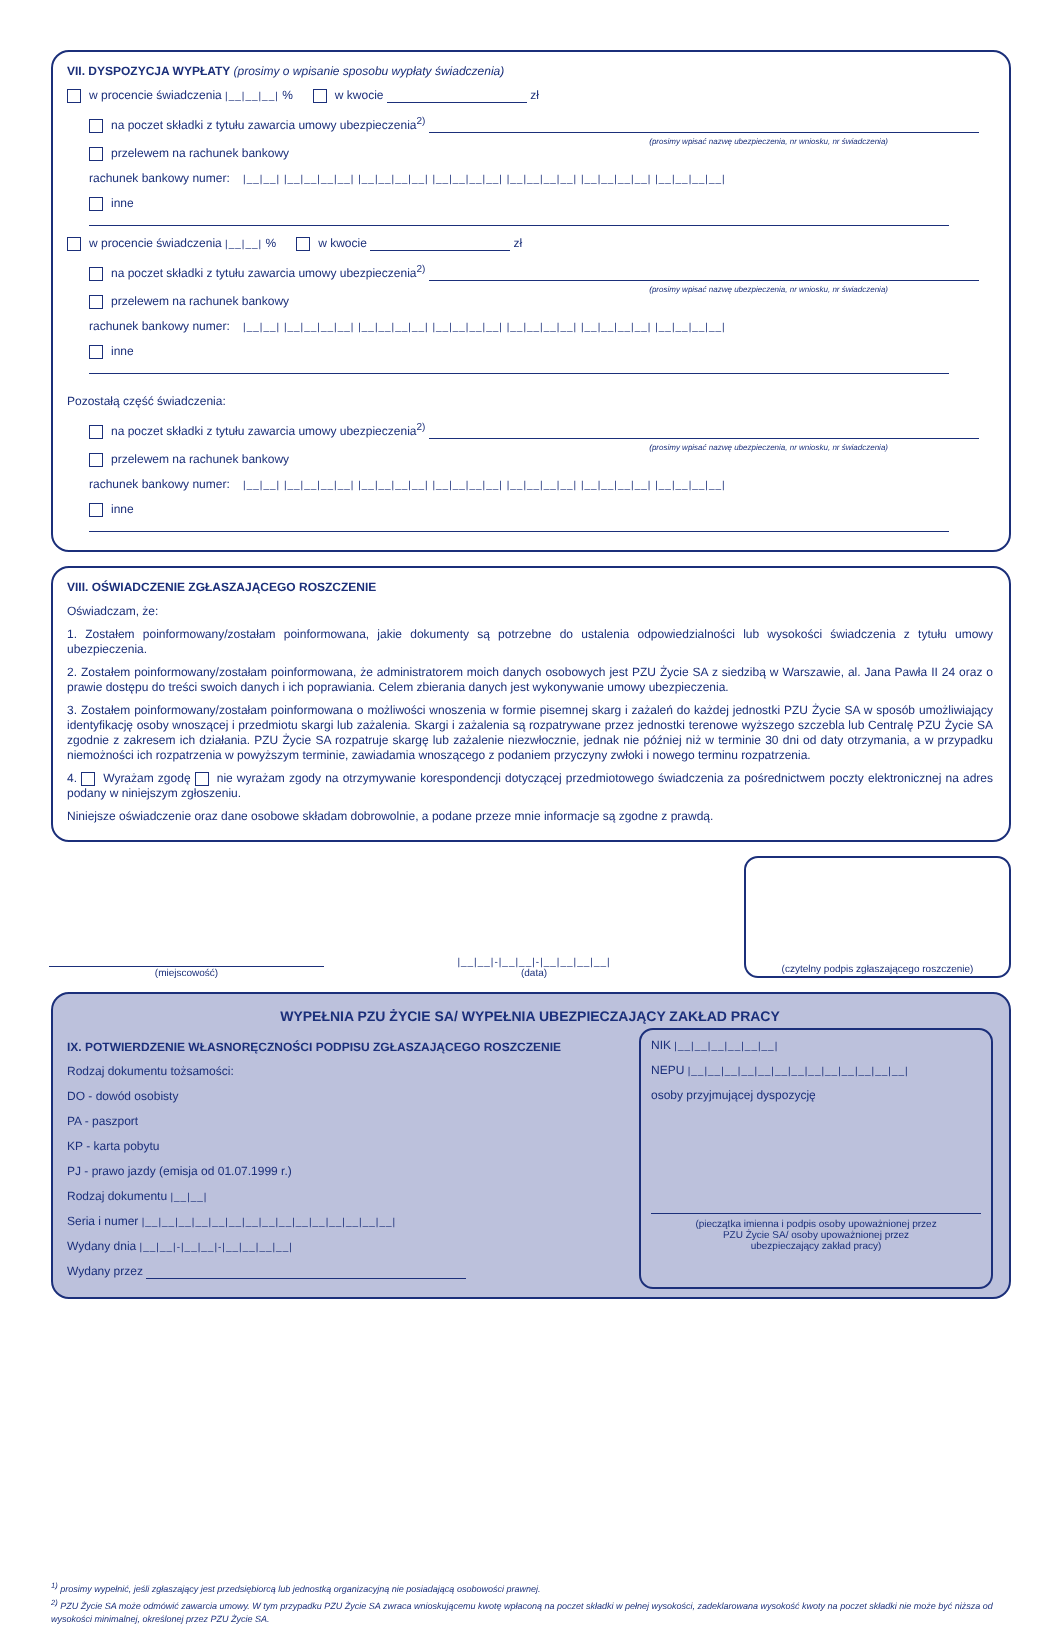VII. DYSPOZYCJA WYPŁATY (prosimy o wpisanie sposobu wypłaty świadczenia)
w procencie świadczenia |__|__|__| % w kwocie zł
na poczet składki z tytułu zawarcia umowy ubezpieczenia<sup>2)</sup>
(prosimy wpisać nazwę ubezpieczenia, nr wniosku, nr świadczenia)
przelewem na rachunek bankowy
rachunek bankowy numer: |__|__| |__|__|__|__| |__|__|__|__| |__|__|__|__| |__|__|__|__| |__|__|__|__| |__|__|__|__|
inne
w procencie świadczenia |__|__| % w kwocie zł
na poczet składki z tytułu zawarcia umowy ubezpieczenia<sup>2)</sup>
(prosimy wpisać nazwę ubezpieczenia, nr wniosku, nr świadczenia)
przelewem na rachunek bankowy
rachunek bankowy numer: |__|__| |__|__|__|__| |__|__|__|__| |__|__|__|__| |__|__|__|__| |__|__|__|__| |__|__|__|__|
inne
Pozostałą część świadczenia:
na poczet składki z tytułu zawarcia umowy ubezpieczenia<sup>2)</sup>
(prosimy wpisać nazwę ubezpieczenia, nr wniosku, nr świadczenia)
przelewem na rachunek bankowy
rachunek bankowy numer: |__|__| |__|__|__|__| |__|__|__|__| |__|__|__|__| |__|__|__|__| |__|__|__|__| |__|__|__|__|
inne
VIII. OŚWIADCZENIE ZGŁASZAJĄCEGO ROSZCZENIE
Oświadczam, że:
1. Zostałem poinformowany/zostałam poinformowana, jakie dokumenty są potrzebne do ustalenia odpowiedzialności lub wysokości świadczenia z tytułu umowy ubezpieczenia.
2. Zostałem poinformowany/zostałam poinformowana, że administratorem moich danych osobowych jest PZU Życie SA z siedzibą w Warszawie, al. Jana Pawła II 24 oraz o prawie dostępu do treści swoich danych i ich poprawiania. Celem zbierania danych jest wykonywanie umowy ubezpieczenia.
3. Zostałem poinformowany/zostałam poinformowana o możliwości wnoszenia w formie pisemnej skarg i zażaleń do każdej jednostki PZU Życie SA w sposób umożliwiający identyfikację osoby wnoszącej i przedmiotu skargi lub zażalenia. Skargi i zażalenia są rozpatrywane przez jednostki terenowe wyższego szczebla lub Centralę PZU Życie SA zgodnie z zakresem ich działania. PZU Życie SA rozpatruje skargę lub zażalenie niezwłocznie, jednak nie później niż w terminie 30 dni od daty otrzymania, a w przypadku niemożności ich rozpatrzenia w powyższym terminie, zawiadamia wnoszącego z podaniem przyczyny zwłoki i nowego terminu rozpatrzenia.
4. Wyrażam zgodę nie wyrażam zgody na otrzymywanie korespondencji dotyczącej przedmiotowego świadczenia za pośrednictwem poczty elektronicznej na adres podany w niniejszym zgłoszeniu.
Niniejsze oświadczenie oraz dane osobowe składam dobrowolnie, a podane przeze mnie informacje są zgodne z prawdą.
(miejscowość)
|__|__|-|__|__|-|__|__|__|__|
(data)
(czytelny podpis zgłaszającego roszczenie)
WYPEŁNIA PZU ŻYCIE SA/ WYPEŁNIA UBEZPIECZAJĄCY ZAKŁAD PRACY
IX. POTWIERDZENIE WŁASNORĘCZNOŚCI PODPISU ZGŁASZAJĄCEGO ROSZCZENIE
Rodzaj dokumentu tożsamości:
DO - dowód osobisty
PA - paszport
KP - karta pobytu
PJ - prawo jazdy (emisja od 01.07.1999 r.)
Rodzaj dokumentu |__|__|
Seria i numer |__|__|__|__|__|__|__|__|__|__|__|__|__|__|__|
Wydany dnia |__|__|-|__|__|-|__|__|__|__|
Wydany przez
NIK |__|__|__|__|__|__|
NEPU |__|__|__|__|__|__|__|__|__|__|__|__|__|
osoby przyjmującej dyspozycję
(pieczątka imienna i podpis osoby upoważnionej przez
PZU Życie SA/ osoby upoważnionej przez
ubezpieczający zakład pracy)
<sup>1)</sup> prosimy wypełnić, jeśli zgłaszający jest przedsiębiorcą lub jednostką organizacyjną nie posiadającą osobowości prawnej.
<sup>2)</sup> PZU Życie SA może odmówić zawarcia umowy. W tym przypadku PZU Życie SA zwraca wnioskującemu kwotę wpłaconą na poczet składki w pełnej wysokości, zadeklarowana wysokość kwoty na poczet składki nie może być niższa od wysokości minimalnej, określonej przez PZU Życie SA.